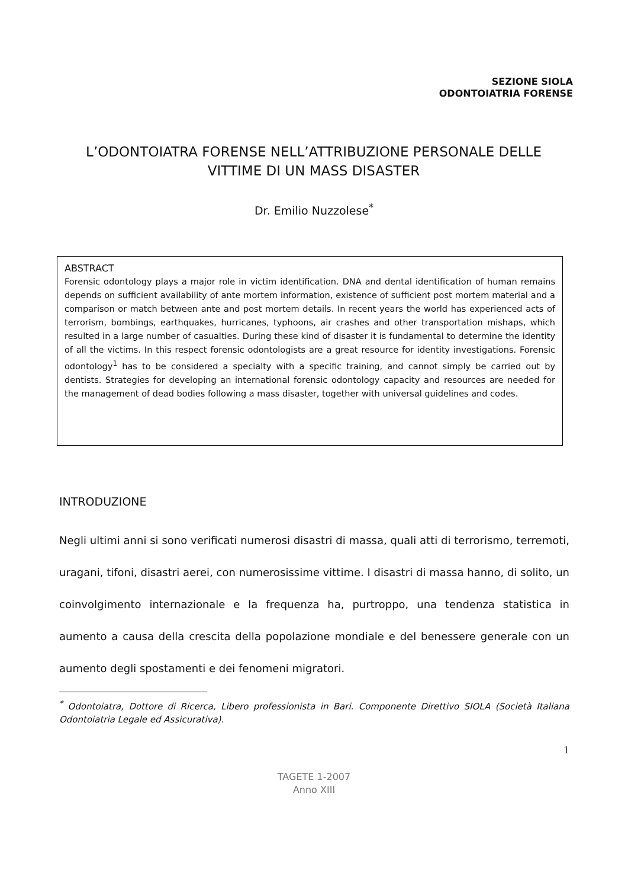SEZIONE SIOLA
ODONTOIATRIA FORENSE
L’ODONTOIATRA FORENSE NELL’ATTRIBUZIONE PERSONALE DELLE VITTIME DI UN MASS DISASTER
Dr. Emilio Nuzzolese<sup>*</sup>
ABSTRACT
Forensic odontology plays a major role in victim identification. DNA and dental identification of human remains depends on sufficient availability of ante mortem information, existence of sufficient post mortem material and a comparison or match between ante and post mortem details. In recent years the world has experienced acts of terrorism, bombings, earthquakes, hurricanes, typhoons, air crashes and other transportation mishaps, which resulted in a large number of casualties. During these kind of disaster it is fundamental to determine the identity of all the victims. In this respect forensic odontologists are a great resource for identity investigations. Forensic odontology<sup>1</sup> has to be considered a specialty with a specific training, and cannot simply be carried out by dentists. Strategies for developing an international forensic odontology capacity and resources are needed for the management of dead bodies following a mass disaster, together with universal guidelines and codes.
INTRODUZIONE
Negli ultimi anni si sono verificati numerosi disastri di massa, quali atti di terrorismo, terremoti, uragani, tifoni, disastri aerei, con numerosissime vittime. I disastri di massa hanno, di solito, un coinvolgimento internazionale e la frequenza ha, purtroppo, una tendenza statistica in aumento a causa della crescita della popolazione mondiale e del benessere generale con un aumento degli spostamenti e dei fenomeni migratori.
<sup>*</sup> Odontoiatra, Dottore di Ricerca, Libero professionista in Bari. Componente Direttivo SIOLA (Società Italiana Odontoiatria Legale ed Assicurativa).
1
TAGETE 1-2007
Anno XIII